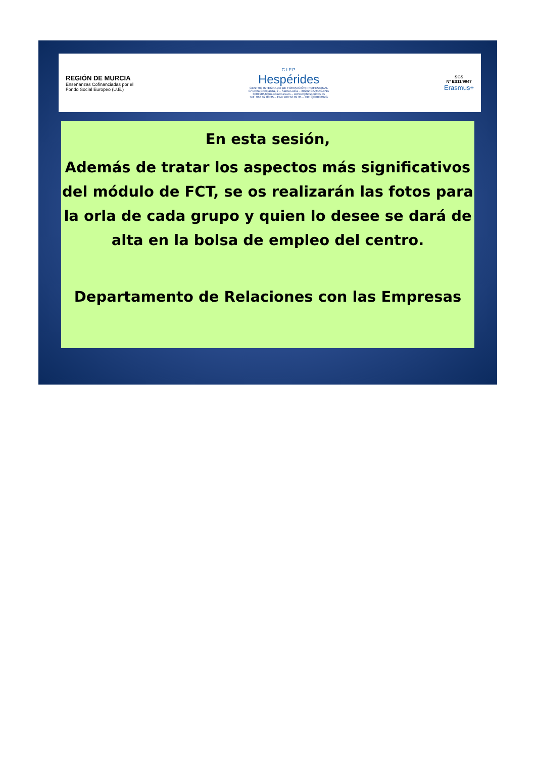REGIÓN DE MURCIA
Enseñanzas Cofinanciadas por el
Fondo Social Europeo (U.E.)
C.I.F.P.
Hespérides
CENTRO INTEGRADO DE FORMACIÓN PROFESIONAL
C/ Doña Constanza, 2 – Santa Lucía – 30202 CARTAGENA
30019854@murciaeduca.es – www.cifphesperides.es
Telf. 968 32 00 35 – FAX 968 52 09 35 – CIF: Q3000697G
SGS
Nº ES11/9947
Erasmus+
En esta sesión,
Además de tratar los aspectos más significativos del módulo de FCT, se os realizarán las fotos para la orla de cada grupo y quien lo desee se dará de alta en la bolsa de empleo del centro.
Departamento de Relaciones con las Empresas